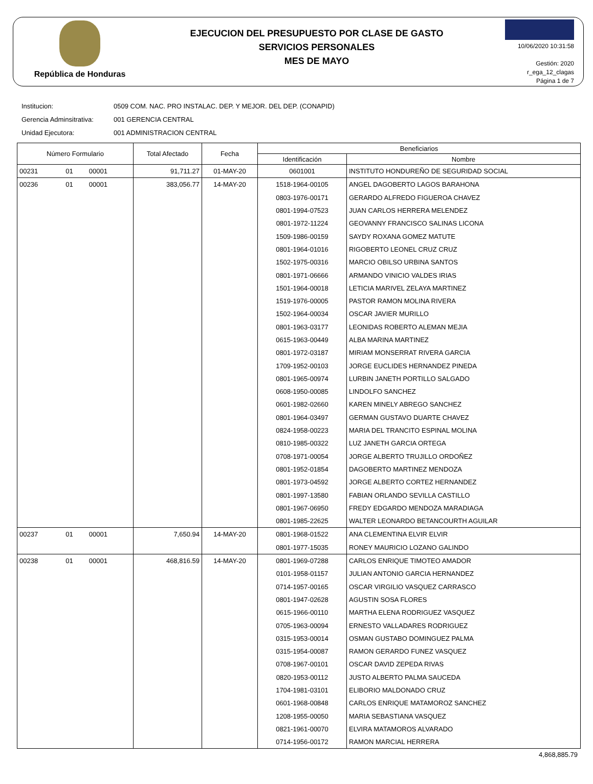República de Honduras
EJECUCION DEL PRESUPUESTO POR CLASE DE GASTO
SERVICIOS PERSONALES
MES DE MAYO
10/06/2020 10:31:58
Gestión: 2020
r_ega_12_clagas
Página 1 de 7
Institucion: 0509 COM. NAC. PRO INSTALAC. DEP. Y MEJOR. DEL DEP. (CONAPID)
Gerencia Adminsitrativa: 001 GERENCIA CENTRAL
Unidad Ejecutora: 001 ADMINISTRACION CENTRAL
| Número Formulario | | | Total Afectado | Fecha | Beneficiarios | |
| --- | --- | --- | --- | --- | --- | --- |
| | | | | | Identificación | Nombre |
| 00231 | 01 | 00001 | 91,711.27 | 01-MAY-20 | 0601001 | INSTITUTO HONDUREÑO DE SEGURIDAD SOCIAL |
| 00236 | 01 | 00001 | 383,056.77 | 14-MAY-20 | 1518-1964-00105 | ANGEL DAGOBERTO LAGOS BARAHONA |
| | | | | | 0803-1976-00171 | GERARDO ALFREDO FIGUEROA CHAVEZ |
| | | | | | 0801-1994-07523 | JUAN CARLOS HERRERA MELENDEZ |
| | | | | | 0801-1972-11224 | GEOVANNY FRANCISCO SALINAS LICONA |
| | | | | | 1509-1986-00159 | SAYDY ROXANA GOMEZ MATUTE |
| | | | | | 0801-1964-01016 | RIGOBERTO LEONEL CRUZ CRUZ |
| | | | | | 1502-1975-00316 | MARCIO OBILSO URBINA SANTOS |
| | | | | | 0801-1971-06666 | ARMANDO VINICIO VALDES IRIAS |
| | | | | | 1501-1964-00018 | LETICIA MARIVEL ZELAYA MARTINEZ |
| | | | | | 1519-1976-00005 | PASTOR RAMON MOLINA RIVERA |
| | | | | | 1502-1964-00034 | OSCAR JAVIER MURILLO |
| | | | | | 0801-1963-03177 | LEONIDAS ROBERTO ALEMAN MEJIA |
| | | | | | 0615-1963-00449 | ALBA MARINA MARTINEZ |
| | | | | | 0801-1972-03187 | MIRIAM MONSERRAT RIVERA GARCIA |
| | | | | | 1709-1952-00103 | JORGE EUCLIDES HERNANDEZ PINEDA |
| | | | | | 0801-1965-00974 | LURBIN JANETH PORTILLO SALGADO |
| | | | | | 0608-1950-00085 | LINDOLFO SANCHEZ |
| | | | | | 0601-1982-02660 | KAREN MINELY ABREGO SANCHEZ |
| | | | | | 0801-1964-03497 | GERMAN GUSTAVO DUARTE CHAVEZ |
| | | | | | 0824-1958-00223 | MARIA DEL TRANCITO ESPINAL MOLINA |
| | | | | | 0810-1985-00322 | LUZ JANETH GARCIA ORTEGA |
| | | | | | 0708-1971-00054 | JORGE ALBERTO TRUJILLO ORDOÑEZ |
| | | | | | 0801-1952-01854 | DAGOBERTO MARTINEZ MENDOZA |
| | | | | | 0801-1973-04592 | JORGE ALBERTO CORTEZ HERNANDEZ |
| | | | | | 0801-1997-13580 | FABIAN ORLANDO SEVILLA CASTILLO |
| | | | | | 0801-1967-06950 | FREDY EDGARDO MENDOZA MARADIAGA |
| | | | | | 0801-1985-22625 | WALTER LEONARDO BETANCOURTH AGUILAR |
| 00237 | 01 | 00001 | 7,650.94 | 14-MAY-20 | 0801-1968-01522 | ANA CLEMENTINA ELVIR ELVIR |
| | | | | | 0801-1977-15035 | RONEY MAURICIO LOZANO GALINDO |
| 00238 | 01 | 00001 | 468,816.59 | 14-MAY-20 | 0801-1969-07288 | CARLOS ENRIQUE TIMOTEO AMADOR |
| | | | | | 0101-1958-01157 | JULIAN ANTONIO GARCIA HERNANDEZ |
| | | | | | 0714-1957-00165 | OSCAR VIRGILIO VASQUEZ CARRASCO |
| | | | | | 0801-1947-02628 | AGUSTIN SOSA FLORES |
| | | | | | 0615-1966-00110 | MARTHA ELENA RODRIGUEZ VASQUEZ |
| | | | | | 0705-1963-00094 | ERNESTO VALLADARES RODRIGUEZ |
| | | | | | 0315-1953-00014 | OSMAN GUSTABO DOMINGUEZ PALMA |
| | | | | | 0315-1954-00087 | RAMON GERARDO FUNEZ VASQUEZ |
| | | | | | 0708-1967-00101 | OSCAR DAVID ZEPEDA RIVAS |
| | | | | | 0820-1953-00112 | JUSTO ALBERTO PALMA SAUCEDA |
| | | | | | 1704-1981-03101 | ELIBORIO MALDONADO CRUZ |
| | | | | | 0601-1968-00848 | CARLOS ENRIQUE MATAMOROZ SANCHEZ |
| | | | | | 1208-1955-00050 | MARIA SEBASTIANA VASQUEZ |
| | | | | | 0821-1961-00070 | ELVIRA MATAMOROS ALVARADO |
| | | | | | 0714-1956-00172 | RAMON MARCIAL HERRERA |
4,868,885.79